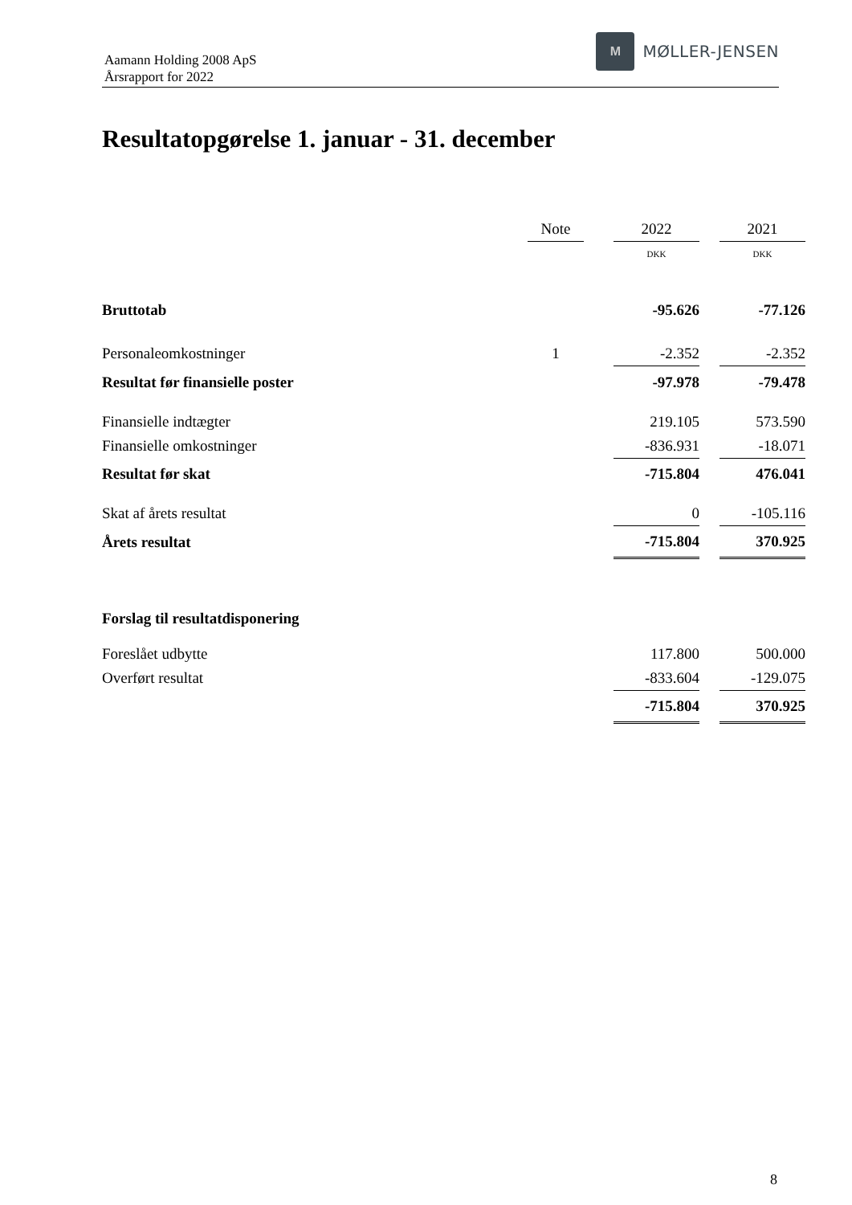Aamann Holding 2008 ApS
Årsrapport for 2022
M
MØLLER-JENSEN
Resultatopgørelse 1. januar - 31. december
| | Note | | 2022 | | 2021 |
| | | | DKK | | DKK |
| Bruttotab | | | -95.626 | | -77.126 |
| Personaleomkostninger | 1 | | -2.352 | | -2.352 |
| Resultat før finansielle poster | | | -97.978 | | -79.478 |
| Finansielle indtægter | | | 219.105 | | 573.590 |
| Finansielle omkostninger | | | -836.931 | | -18.071 |
| Resultat før skat | | | -715.804 | | 476.041 |
| Skat af årets resultat | | | 0 | | -105.116 |
| Årets resultat | | | -715.804 | | 370.925 |
| Forslag til resultatdisponering | | | | | |
| Foreslået udbytte | | | 117.800 | | 500.000 |
| Overført resultat | | | -833.604 | | -129.075 |
| | | | -715.804 | | 370.925 |
8